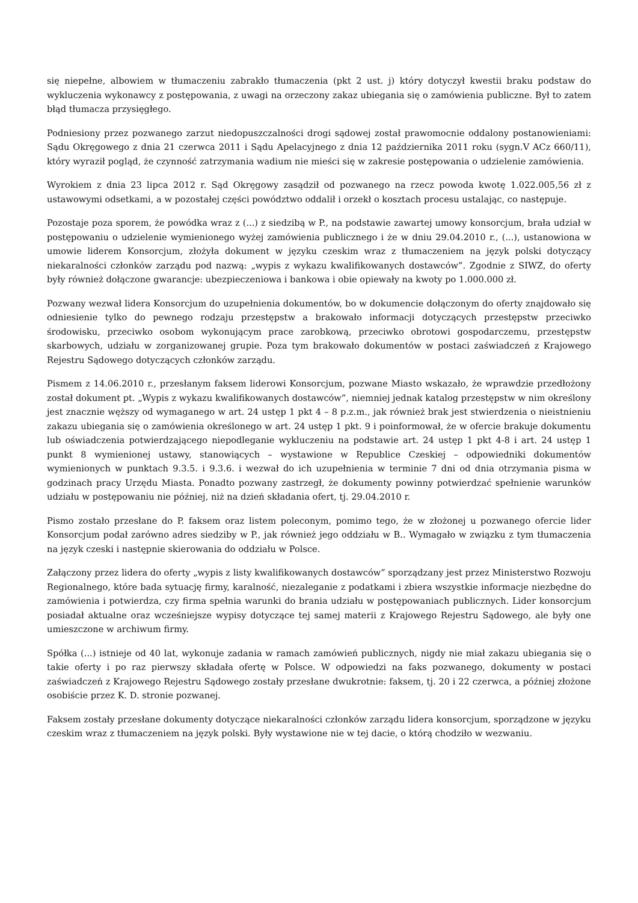się niepełne, albowiem w tłumaczeniu zabrakło tłumaczenia (pkt 2 ust. j) który dotyczył kwestii braku podstaw do wykluczenia wykonawcy z postępowania, z uwagi na orzeczony zakaz ubiegania się o zamówienia publiczne. Był to zatem błąd tłumacza przysięgłego.
Podniesiony przez pozwanego zarzut niedopuszczalności drogi sądowej został prawomocnie oddalony postanowieniami: Sądu Okręgowego z dnia 21 czerwca 2011 i Sądu Apelacyjnego z dnia 12 października 2011 roku (sygn.V ACz 660/11), który wyraził pogląd, że czynność zatrzymania wadium nie mieści się w zakresie postępowania o udzielenie zamówienia.
Wyrokiem z dnia 23 lipca 2012 r. Sąd Okręgowy zasądził od pozwanego na rzecz powoda kwotę 1.022.005,56 zł z ustawowymi odsetkami, a w pozostałej części powództwo oddalił i orzekł o kosztach procesu ustalając, co następuje.
Pozostaje poza sporem, że powódka wraz z (...) z siedzibą w P., na podstawie zawartej umowy konsorcjum, brała udział w postępowaniu o udzielenie wymienionego wyżej zamówienia publicznego i że w dniu 29.04.2010 r., (...), ustanowiona w umowie liderem Konsorcjum, złożyła dokument w języku czeskim wraz z tłumaczeniem na język polski dotyczący niekaralności członków zarządu pod nazwą: „wypis z wykazu kwalifikowanych dostawców”. Zgodnie z SIWZ, do oferty były również dołączone gwarancje: ubezpieczeniowa i bankowa i obie opiewały na kwoty po 1.000.000 zł.
Pozwany wezwał lidera Konsorcjum do uzupełnienia dokumentów, bo w dokumencie dołączonym do oferty znajdowało się odniesienie tylko do pewnego rodzaju przestępstw a brakowało informacji dotyczących przestępstw przeciwko środowisku, przeciwko osobom wykonującym prace zarobkową, przeciwko obrotowi gospodarczemu, przestępstw skarbowych, udziału w zorganizowanej grupie. Poza tym brakowało dokumentów w postaci zaświadczeń z Krajowego Rejestru Sądowego dotyczących członków zarządu.
Pismem z 14.06.2010 r., przesłanym faksem liderowi Konsorcjum, pozwane Miasto wskazało, że wprawdzie przedłożony został dokument pt. „Wypis z wykazu kwalifikowanych dostawców”, niemniej jednak katalog przestępstw w nim określony jest znacznie węższy od wymaganego w art. 24 ustęp 1 pkt 4 – 8 p.z.m., jak również brak jest stwierdzenia o nieistnieniu zakazu ubiegania się o zamówienia określonego w art. 24 ustęp 1 pkt. 9 i poinformował, że w ofercie brakuje dokumentu lub oświadczenia potwierdzającego niepodleganie wykluczeniu na podstawie art. 24 ustęp 1 pkt 4-8 i art. 24 ustęp 1 punkt 8 wymienionej ustawy, stanowiących – wystawione w Republice Czeskiej – odpowiedniki dokumentów wymienionych w punktach 9.3.5. i 9.3.6. i wezwał do ich uzupełnienia w terminie 7 dni od dnia otrzymania pisma w godzinach pracy Urzędu Miasta. Ponadto pozwany zastrzegł, że dokumenty powinny potwierdzać spełnienie warunków udziału w postępowaniu nie później, niż na dzień składania ofert, tj. 29.04.2010 r.
Pismo zostało przesłane do P. faksem oraz listem poleconym, pomimo tego, że w złożonej u pozwanego ofercie lider Konsorcjum podał zarówno adres siedziby w P., jak również jego oddziału w B.. Wymagało w związku z tym tłumaczenia na język czeski i następnie skierowania do oddziału w Polsce.
Załączony przez lidera do oferty „wypis z listy kwalifikowanych dostawców” sporządzany jest przez Ministerstwo Rozwoju Regionalnego, które bada sytuację firmy, karalność, niezaleganie z podatkami i zbiera wszystkie informacje niezbędne do zamówienia i potwierdza, czy firma spełnia warunki do brania udziału w postępowaniach publicznych. Lider konsorcjum posiadał aktualne oraz wcześniejsze wypisy dotyczące tej samej materii z Krajowego Rejestru Sądowego, ale były one umieszczone w archiwum firmy.
Spółka (...) istnieje od 40 lat, wykonuje zadania w ramach zamówień publicznych, nigdy nie miał zakazu ubiegania się o takie oferty i po raz pierwszy składała ofertę w Polsce. W odpowiedzi na faks pozwanego, dokumenty w postaci zaświadczeń z Krajowego Rejestru Sądowego zostały przesłane dwukrotnie: faksem, tj. 20 i 22 czerwca, a później złożone osobiście przez K. D. stronie pozwanej.
Faksem zostały przesłane dokumenty dotyczące niekaralności członków zarządu lidera konsorcjum, sporządzone w języku czeskim wraz z tłumaczeniem na język polski. Były wystawione nie w tej dacie, o którą chodziło w wezwaniu.